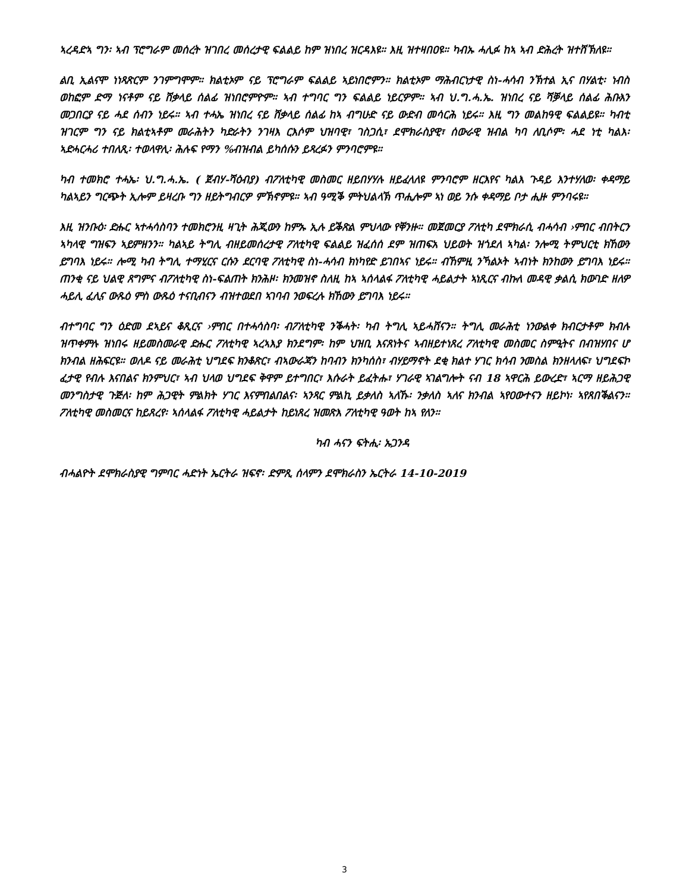ኣረዳድኣ ግን፡ ኣብ ፕሮግራም መሰረት ዝገበረ መሰረታዊ ፍልልይ ከም ዝነበረ ዝርዳእዩ። እዚ ዝተዛበዐዩ። ካብኡ ሓሊፉ ከኣ ኣብ ድሕረት ዝተሸኽለዩ።
ልቢ ኢልናሞ ነነጻጽርም ንገምግሞም። ክልቲኦም ናይ ፕሮግራም ፍልልይ ኣይነበሮምን። ክልቲኦም ማሕብርነታዊ ስነ-ሓሳብ ንኽተል ኢና በሃልቲ፡ ነብስ ወከፎም ድማ ነናቶም ናይ ሸቃላይ ሰልፊ ዝነበሮምዮም። ኣብ ተግባር ግን ፍልልይ ነይርዎም። ኣብ ህ.ግ.ሓ.ኤ. ዝነበረ ናይ ሻቓላይ ሰልፊ ሕቡእን መጋበርያ ናይ ሓደ ሰብን ነይሩ። ኣብ ተሓኤ ዝነበረ ናይ ሸቃላይ ሰልፊ ከኣ ብግሁድ ናይ ውድብ መሳርሕ ነይሩ። እዚ ግን መልከዓዊ ፍልልይዩ። ካብቲ ዝገርም ግን ናይ ክልቲኣቶም መራሕትን ካድራትን ንገዛእ ርእሶም ህዝባዊ፣ ገስጋሲ፣ ደሞክራስያዊ፣ ሰውራዊ ዝብል ካባ ለቢሶም፡ ሓደ ነቲ ካልእ፡ ኣድሓርሓሪ ተበለጺ፡ ተወላዋሊ፡ ሕሉፍ የማን %ብዝብል ይካሰሱን ይጻረፉን ምንባሮምዩ።
ካብ ተመክሮ ተሓኤ፡ ህ.ግ.ሓ.ኤ. ( ጀብሃ-ሻዕብያ) ብፖለቲካዊ መስመር ዘይበሃሃሉ ዘይፈላለዩ ምንባሮም ዘርእየና ካልእ ጉዳይ እንተሃለወ፡ ቀዳማይ ካልኣይን ግርጭት ኢሎም ይዛረቡ ግን ዘይትግብርዎ ምኽኖምዩ። ኣብ ዓሚቕ ምትህልላኽ ጥሒሎም ኣነ ወይ ንሱ ቀዳማይ ቦታ ሒዙ ምንባሩዩ።
እዚ ዝንቡዕ፡ ድሑር ኣተሓሳስባን ተመክሮንዚ ዛጊት ሕጂውን ከምኡ ኢሉ ይቕጽል ምህላው የቐንዙ። መጀመርያ ፖለቲካ ደሞክራሲ ብሓሳብ ›ምበር ብበትርን ኣካላዊ ግዝፍን ኣይምዘንን። ካልኣይ ትግሊ ብዘይመሰረታዊ ፖለቲካዊ ፍልልይ ዝፈሰሰ ደም ዝጠፍአ ህይወት ዝጎደለ ኣካል፡ ንሎሚ ትምህርቲ ክኸውን ይግባእ ነይሩ። ሎሚ ካብ ትግሊ ተማሂርና ርሱን ደርባዊ ፖለቲካዊ ስነ-ሓሳብ ክነካየድ ይገበኣና ነይሩ። ብኸምዚ ንኻልኦት ኣብነት ክንከውን ይግባእ ነይሩ። ጠንቂ ናይ ህልዊ ጸግምና ብፖለቲካዊ ስነ-ፍልጠት ክንሕዞ፡ ክንመዝኖ ስለዚ ከኣ ኣሰላልፋ ፖለቲካዊ ሓይልታት ኣነጺርና ብኩለ መዳዊ ቃልሲ ክውገድ ዘለዎ ሓይሊ ፈሊና ውጹዕ ምስ ውጹዕ ተናቢብናን ብዝተወደበ ኣገባብ ንወፍረሉ ክኸውን ይግባእ ነይሩ።
ብተግባር ግን ዕድመ ደኣይና ቆጺርና ›ምበር በተሓሳስባ፡ ብፖለቲካዊ ንቕሓት፡ ካብ ትግሊ ኣይሓሸናን። ትግሊ መራሕቲ ነንውልቀ ክብርታቶም ክብሉ ዝጥቀምሉ ዝነበሩ ዘይመስመራዊ ድሑር ፖለቲካዊ ኣረኣእያ ክንደግም፡ ከም ህዝቢ እናጸነትና ኣብዘይተነጸረ ፖለቲካዊ መስመር ስምዒትና በብዝሃበና ሆ ክንብል ዘሕፍርዩ። ወለዶ ናይ መራሕቲ ህግደፍ ክንቆጽር፣ ብኣውራጃን ከባብን ክንካሰስ፣ ብሃይማኖት ደቂ ክልተ ሃገር ክሳብ ንመስል ክንዘላለፍ፣ ህግደፍኮ ፈታዊ የብሉ እናበልና ክንምህር፣ ኣብ ህላወ ህግደፍ ቅዋም ይተግበር፣ እሱራት ይፈትሑ፣ ሃገራዊ ኣገልግሎት ናብ 18 ኣዋርሕ ይውረድ፣ ኣርማ ዘይሕጋዊ መንግስታዊ ጉጅለ፡ ከም ሕጋዊት ምልክት ሃገር እናምበልበልና፡ ኣንጻር ምልኪ ይቃለስ ኣለኹ፡ ንቃለስ ኣለና ክንብል ኣየዐውተናን ዘይኮነ፡ ኣየጸበቕልናን። ፖለቲካዊ መስመርና ከይጸረየ፡ ኣሰላልፋ ፖለቲካዊ ሓይልታት ከይነጸረ ዝመጽእ ፖለቲካዊ ዓወት ከኣ የለን።
ካብ ሓናን ፍትሒ፡ ኡጋንዳ
ብሓልዮት ደሞክራስያዊ ግምባር ሓድነት ኤርትራ ዝፍኖ፡ ድምጺ ሰላምን ደሞክራስን ኤርትራ 14-10-2019
3